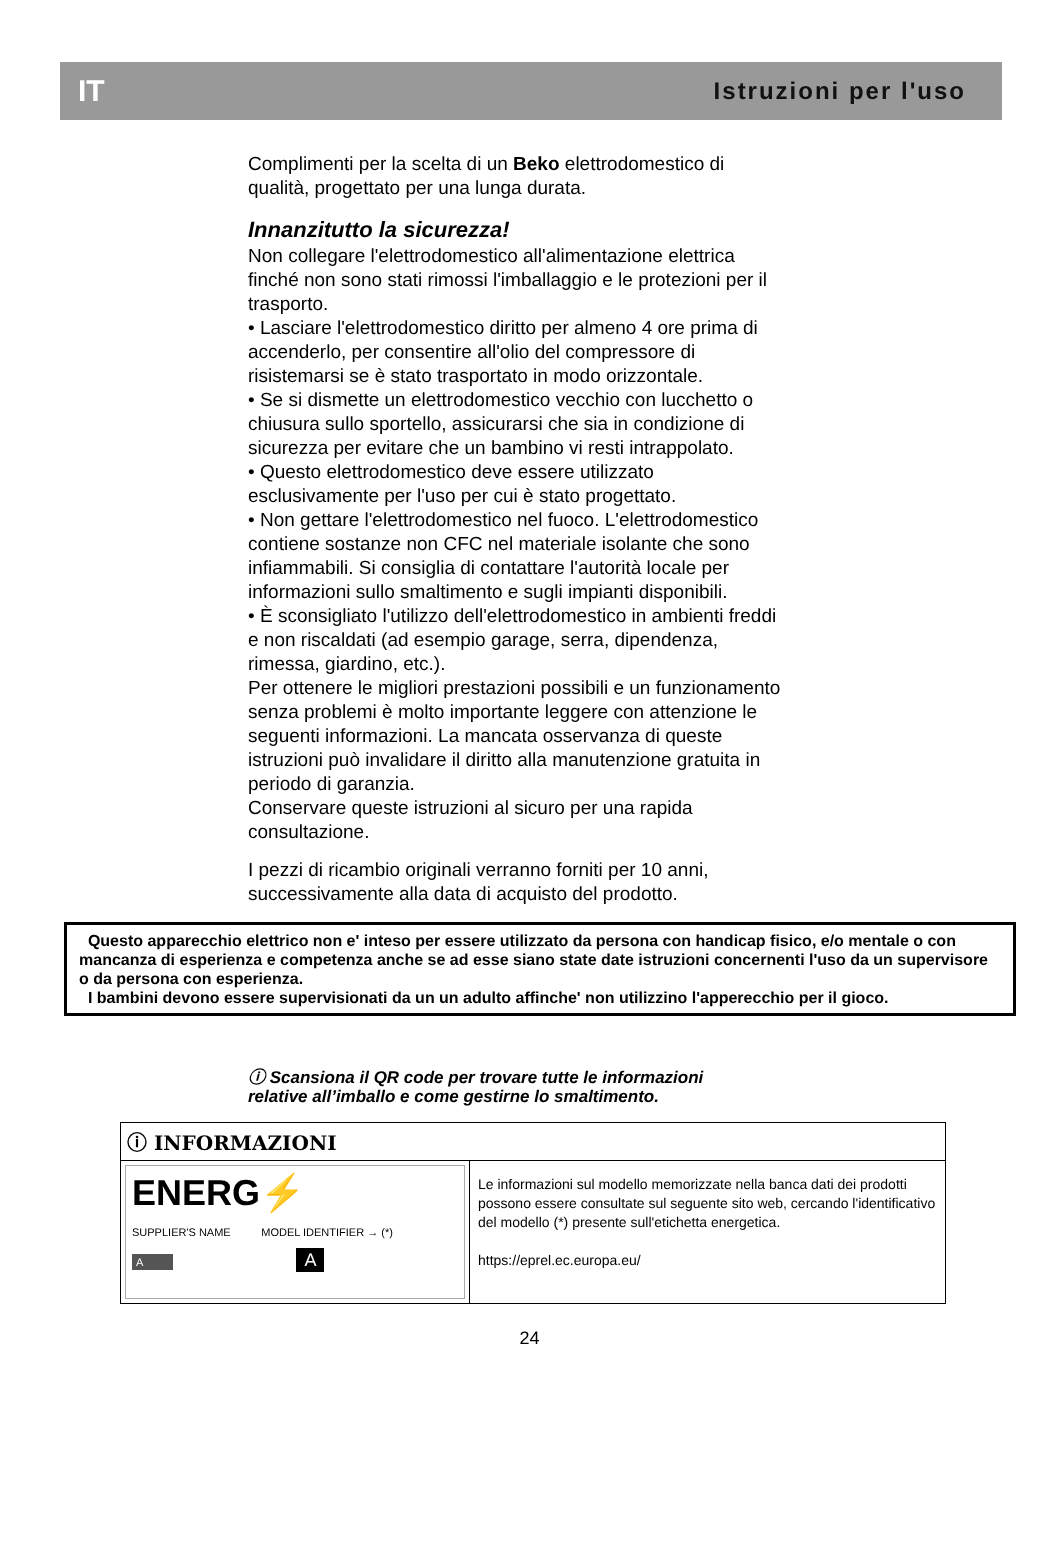IT Istruzioni per l'uso
Complimenti per la scelta di un Beko elettrodomestico di qualità, progettato per una lunga durata.
Innanzitutto la sicurezza!
Non collegare l'elettrodomestico all'alimentazione elettrica finché non sono stati rimossi l'imballaggio e le protezioni per il trasporto.
• Lasciare l'elettrodomestico diritto per almeno 4 ore prima di accenderlo, per consentire all'olio del compressore di risistemarsi se è stato trasportato in modo orizzontale.
• Se si dismette un elettrodomestico vecchio con lucchetto o chiusura sullo sportello, assicurarsi che sia in condizione di sicurezza per evitare che un bambino vi resti intrappolato.
• Questo elettrodomestico deve essere utilizzato esclusivamente per l'uso per cui è stato progettato.
• Non gettare l'elettrodomestico nel fuoco. L'elettrodomestico contiene sostanze non CFC nel materiale isolante che sono infiammabili. Si consiglia di contattare l'autorità locale per informazioni sullo smaltimento e sugli impianti disponibili.
• È sconsigliato l'utilizzo dell'elettrodomestico in ambienti freddi e non riscaldati (ad esempio garage, serra, dipendenza, rimessa, giardino, etc.).
Per ottenere le migliori prestazioni possibili e un funzionamento senza problemi è molto importante leggere con attenzione le seguenti informazioni. La mancata osservanza di queste istruzioni può invalidare il diritto alla manutenzione gratuita in periodo di garanzia.
Conservare queste istruzioni al sicuro per una rapida consultazione.
I pezzi di ricambio originali verranno forniti per 10 anni, successivamente alla data di acquisto del prodotto.
Questo apparecchio elettrico non e' inteso per essere utilizzato da persona con handicap fisico, e/o mentale o con mancanza di esperienza e competenza anche se ad esse siano state date istruzioni concernenti l'uso da un supervisore o da persona con esperienza.
I bambini devono essere supervisionati da un un adulto affinche' non utilizzino l'apperecchio per il gioco.
ⓘ Scansiona il QR code per trovare tutte le informazioni
relative all’imballo e come gestirne lo smaltimento.
| ⓘ INFORMAZIONI | |
| ENERG⚡ SUPPLIER'S NAME MODEL IDENTIFIER → (*) A A | Le informazioni sul modello memorizzate nella banca dati dei prodotti possono essere consultate sul seguente sito web, cercando l'identificativo del modello (*) presente sull'etichetta energetica. https://eprel.ec.europa.eu/ |
24